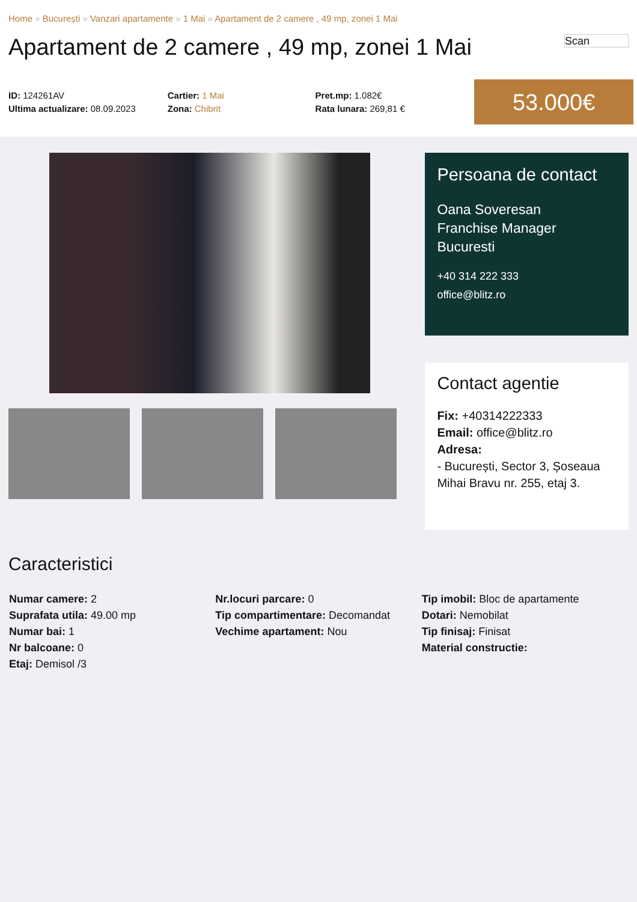Home » București » Vanzari apartamente » 1 Mai » Apartament de 2 camere , 49 mp, zonei 1 Mai
Apartament de 2 camere , 49 mp, zonei 1 Mai
Scan
ID: 124261AV
Ultima actualizare: 08.09.2023
Cartier: 1 Mai
Zona: Chibrit
Pret.mp: 1.082€
Rata lunara: 269,81 €
53.000€
Persoana de contact
Oana Soveresan
Franchise Manager
Bucuresti
+40 314 222 333
office@blitz.ro
Contact agentie
Fix: +40314222333
Email: office@blitz.ro
Adresa:
- București, Sector 3, Șoseaua Mihai Bravu nr. 255, etaj 3.
Caracteristici
Numar camere: 2
Suprafata utila: 49.00 mp
Numar bai: 1
Nr balcoane: 0
Etaj: Demisol /3
Nr.locuri parcare: 0
Tip compartimentare: Decomandat
Vechime apartament: Nou
Tip imobil: Bloc de apartamente
Dotari: Nemobilat
Tip finisaj: Finisat
Material constructie: